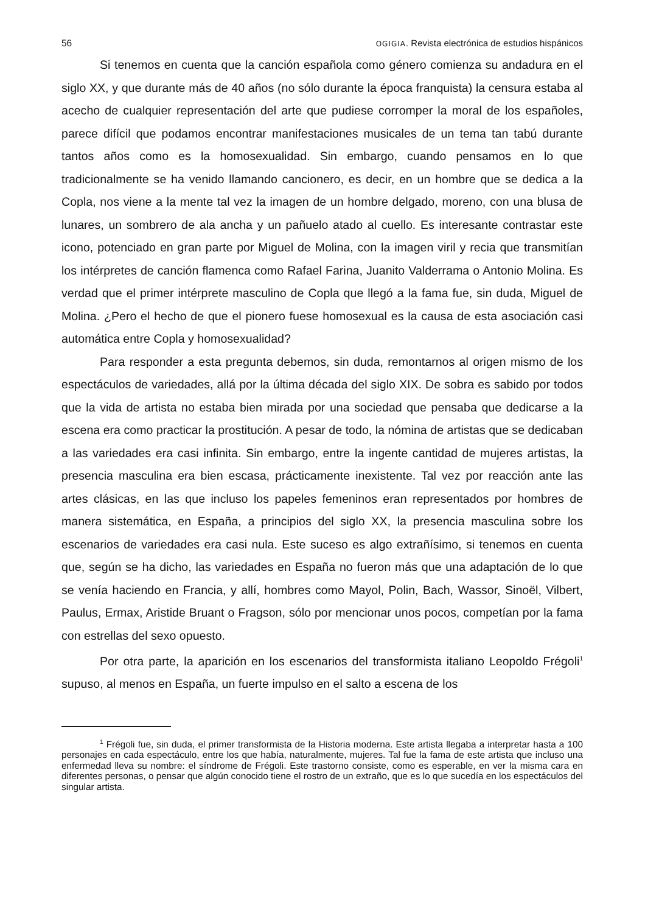56 OGIGIA. Revista electrónica de estudios hispánicos
Si tenemos en cuenta que la canción española como género comienza su andadura en el siglo XX, y que durante más de 40 años (no sólo durante la época franquista) la censura estaba al acecho de cualquier representación del arte que pudiese corromper la moral de los españoles, parece difícil que podamos encontrar manifestaciones musicales de un tema tan tabú durante tantos años como es la homosexualidad. Sin embargo, cuando pensamos en lo que tradicionalmente se ha venido llamando cancionero, es decir, en un hombre que se dedica a la Copla, nos viene a la mente tal vez la imagen de un hombre delgado, moreno, con una blusa de lunares, un sombrero de ala ancha y un pañuelo atado al cuello. Es interesante contrastar este icono, potenciado en gran parte por Miguel de Molina, con la imagen viril y recia que transmitían los intérpretes de canción flamenca como Rafael Farina, Juanito Valderrama o Antonio Molina. Es verdad que el primer intérprete masculino de Copla que llegó a la fama fue, sin duda, Miguel de Molina. ¿Pero el hecho de que el pionero fuese homosexual es la causa de esta asociación casi automática entre Copla y homosexualidad?
Para responder a esta pregunta debemos, sin duda, remontarnos al origen mismo de los espectáculos de variedades, allá por la última década del siglo XIX. De sobra es sabido por todos que la vida de artista no estaba bien mirada por una sociedad que pensaba que dedicarse a la escena era como practicar la prostitución. A pesar de todo, la nómina de artistas que se dedicaban a las variedades era casi infinita. Sin embargo, entre la ingente cantidad de mujeres artistas, la presencia masculina era bien escasa, prácticamente inexistente. Tal vez por reacción ante las artes clásicas, en las que incluso los papeles femeninos eran representados por hombres de manera sistemática, en España, a principios del siglo XX, la presencia masculina sobre los escenarios de variedades era casi nula. Este suceso es algo extrañísimo, si tenemos en cuenta que, según se ha dicho, las variedades en España no fueron más que una adaptación de lo que se venía haciendo en Francia, y allí, hombres como Mayol, Polin, Bach, Wassor, Sinoël, Vilbert, Paulus, Ermax, Aristide Bruant o Fragson, sólo por mencionar unos pocos, competían por la fama con estrellas del sexo opuesto.
Por otra parte, la aparición en los escenarios del transformista italiano Leopoldo Frégoli<sup>1</sup> supuso, al menos en España, un fuerte impulso en el salto a escena de los
<sup>1</sup> Frégoli fue, sin duda, el primer transformista de la Historia moderna. Este artista llegaba a interpretar hasta a 100 personajes en cada espectáculo, entre los que había, naturalmente, mujeres. Tal fue la fama de este artista que incluso una enfermedad lleva su nombre: el síndrome de Frégoli. Este trastorno consiste, como es esperable, en ver la misma cara en diferentes personas, o pensar que algún conocido tiene el rostro de un extraño, que es lo que sucedía en los espectáculos del singular artista.